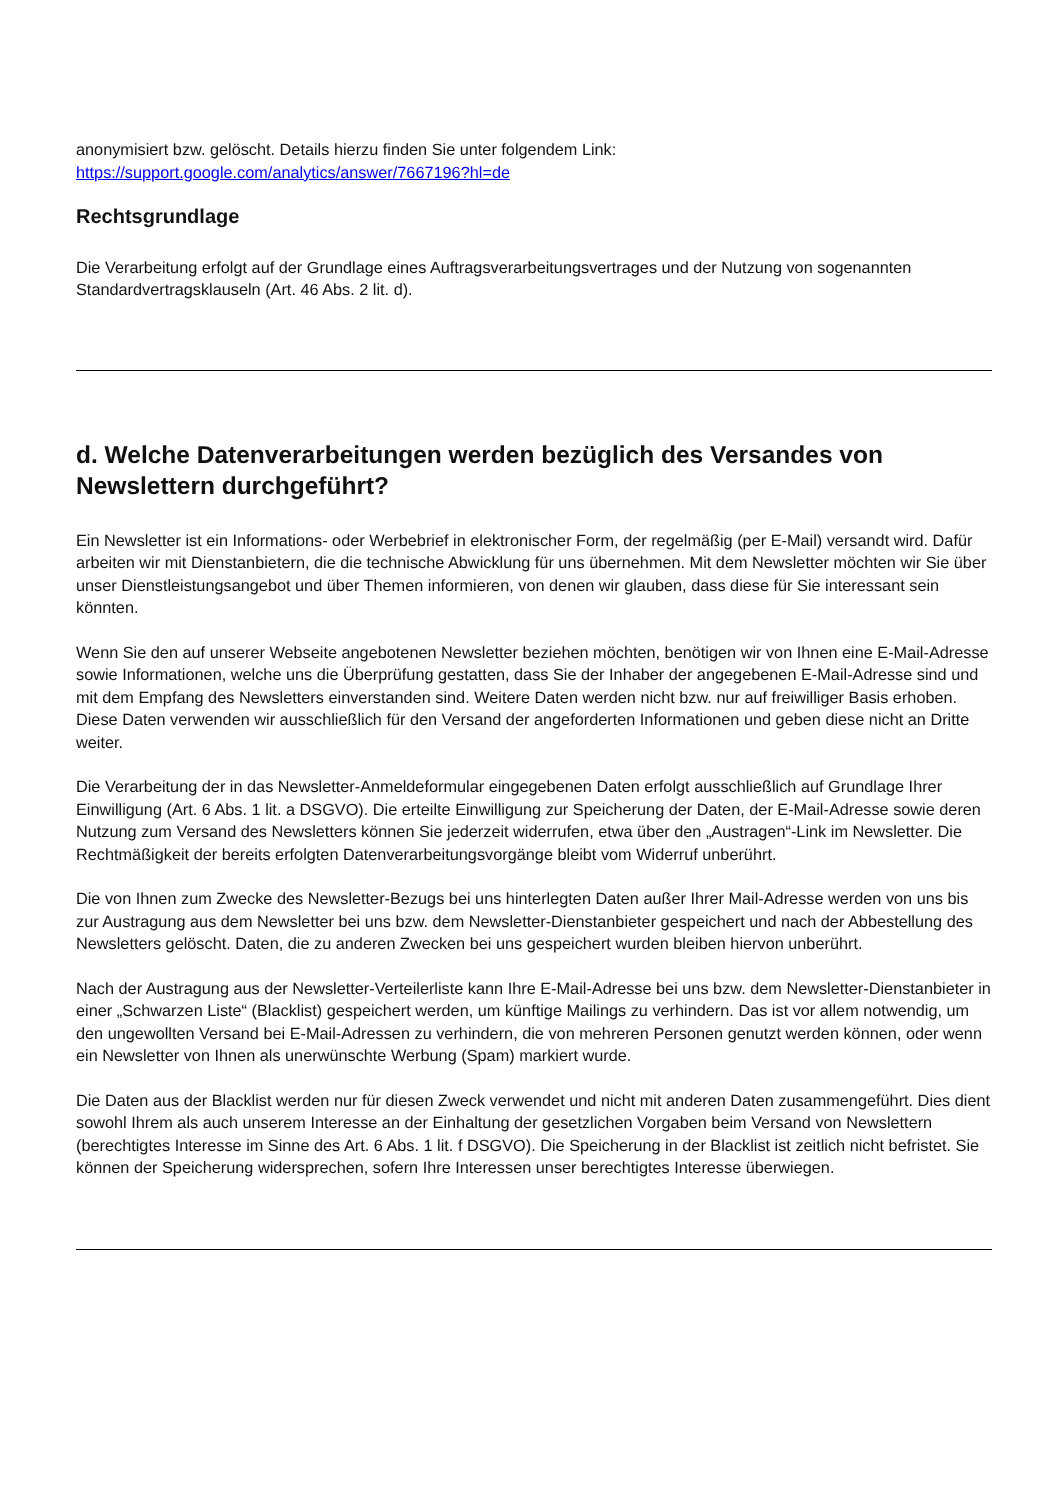anonymisiert bzw. gelöscht. Details hierzu finden Sie unter folgendem Link:
https://support.google.com/analytics/answer/7667196?hl=de
Rechtsgrundlage
Die Verarbeitung erfolgt auf der Grundlage eines Auftragsverarbeitungsvertrages und der Nutzung von sogenannten Standardvertragsklauseln (Art. 46 Abs. 2 lit. d).
d. Welche Datenverarbeitungen werden bezüglich des Versandes von Newslettern durchgeführt?
Ein Newsletter ist ein Informations- oder Werbebrief in elektronischer Form, der regelmäßig (per E-Mail) versandt wird. Dafür arbeiten wir mit Dienstanbietern, die die technische Abwicklung für uns übernehmen. Mit dem Newsletter möchten wir Sie über unser Dienstleistungsangebot und über Themen informieren, von denen wir glauben, dass diese für Sie interessant sein könnten.
Wenn Sie den auf unserer Webseite angebotenen Newsletter beziehen möchten, benötigen wir von Ihnen eine E-Mail-Adresse sowie Informationen, welche uns die Überprüfung gestatten, dass Sie der Inhaber der angegebenen E-Mail-Adresse sind und mit dem Empfang des Newsletters einverstanden sind. Weitere Daten werden nicht bzw. nur auf freiwilliger Basis erhoben. Diese Daten verwenden wir ausschließlich für den Versand der angeforderten Informationen und geben diese nicht an Dritte weiter.
Die Verarbeitung der in das Newsletter-Anmeldeformular eingegebenen Daten erfolgt ausschließlich auf Grundlage Ihrer Einwilligung (Art. 6 Abs. 1 lit. a DSGVO). Die erteilte Einwilligung zur Speicherung der Daten, der E-Mail-Adresse sowie deren Nutzung zum Versand des Newsletters können Sie jederzeit widerrufen, etwa über den „Austragen“-Link im Newsletter. Die Rechtmäßigkeit der bereits erfolgten Datenverarbeitungsvorgänge bleibt vom Widerruf unberührt.
Die von Ihnen zum Zwecke des Newsletter-Bezugs bei uns hinterlegten Daten außer Ihrer Mail-Adresse werden von uns bis zur Austragung aus dem Newsletter bei uns bzw. dem Newsletter-Dienstanbieter gespeichert und nach der Abbestellung des Newsletters gelöscht. Daten, die zu anderen Zwecken bei uns gespeichert wurden bleiben hiervon unberührt.
Nach der Austragung aus der Newsletter-Verteilerliste kann Ihre E-Mail-Adresse bei uns bzw. dem Newsletter-Dienstanbieter in einer „Schwarzen Liste“ (Blacklist) gespeichert werden, um künftige Mailings zu verhindern. Das ist vor allem notwendig, um den ungewollten Versand bei E-Mail-Adressen zu verhindern, die von mehreren Personen genutzt werden können, oder wenn ein Newsletter von Ihnen als unerwünschte Werbung (Spam) markiert wurde.
Die Daten aus der Blacklist werden nur für diesen Zweck verwendet und nicht mit anderen Daten zusammengeführt. Dies dient sowohl Ihrem als auch unserem Interesse an der Einhaltung der gesetzlichen Vorgaben beim Versand von Newslettern (berechtigtes Interesse im Sinne des Art. 6 Abs. 1 lit. f DSGVO). Die Speicherung in der Blacklist ist zeitlich nicht befristet. Sie können der Speicherung widersprechen, sofern Ihre Interessen unser berechtigtes Interesse überwiegen.